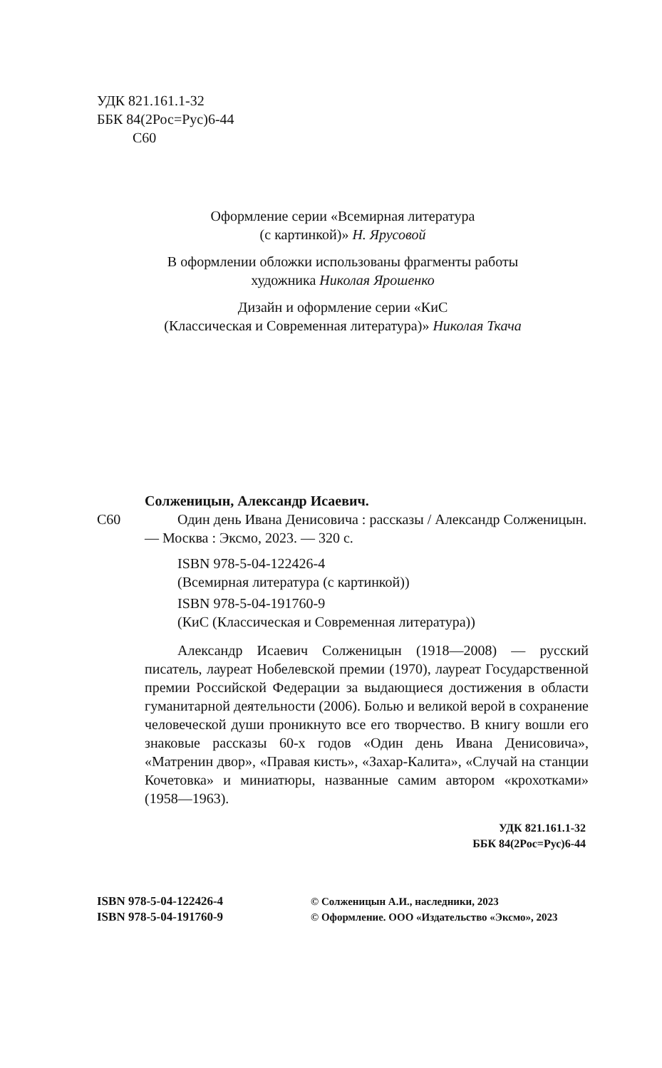УДК 821.161.1-32
ББК 84(2Рос=Рус)6-44
С60
Оформление серии «Всемирная литература
(с картинкой)» Н. Ярусовой
В оформлении обложки использованы фрагменты работы
художника Николая Ярошенко
Дизайн и оформление серии «КиС
(Классическая и Современная литература)» Николая Ткача
С60
Солженицын, Александр Исаевич.
Один день Ивана Денисовича : рассказы / Александр Солженицын. — Москва : Эксмо, 2023. — 320 с.
ISBN 978-5-04-122426-4
(Всемирная литература (с картинкой))
ISBN 978-5-04-191760-9
(КиС (Классическая и Современная литература))
Александр Исаевич Солженицын (1918—2008) — русский писатель, лауреат Нобелевской премии (1970), лауреат Государственной премии Российской Федерации за выдающиеся достижения в области гуманитарной деятельности (2006). Болью и великой верой в сохранение человеческой души проникнуто все его творчество. В книгу вошли его знаковые рассказы 60-х годов «Один день Ивана Денисовича», «Матренин двор», «Правая кисть», «Захар-Калита», «Случай на станции Кочетовка» и миниатюры, названные самим автором «крохотками» (1958—1963).
УДК 821.161.1-32
ББК 84(2Рос=Рус)6-44
ISBN 978-5-04-122426-4
ISBN 978-5-04-191760-9
© Солженицын А.И., наследники, 2023
© Оформление. ООО «Издательство «Эксмо», 2023